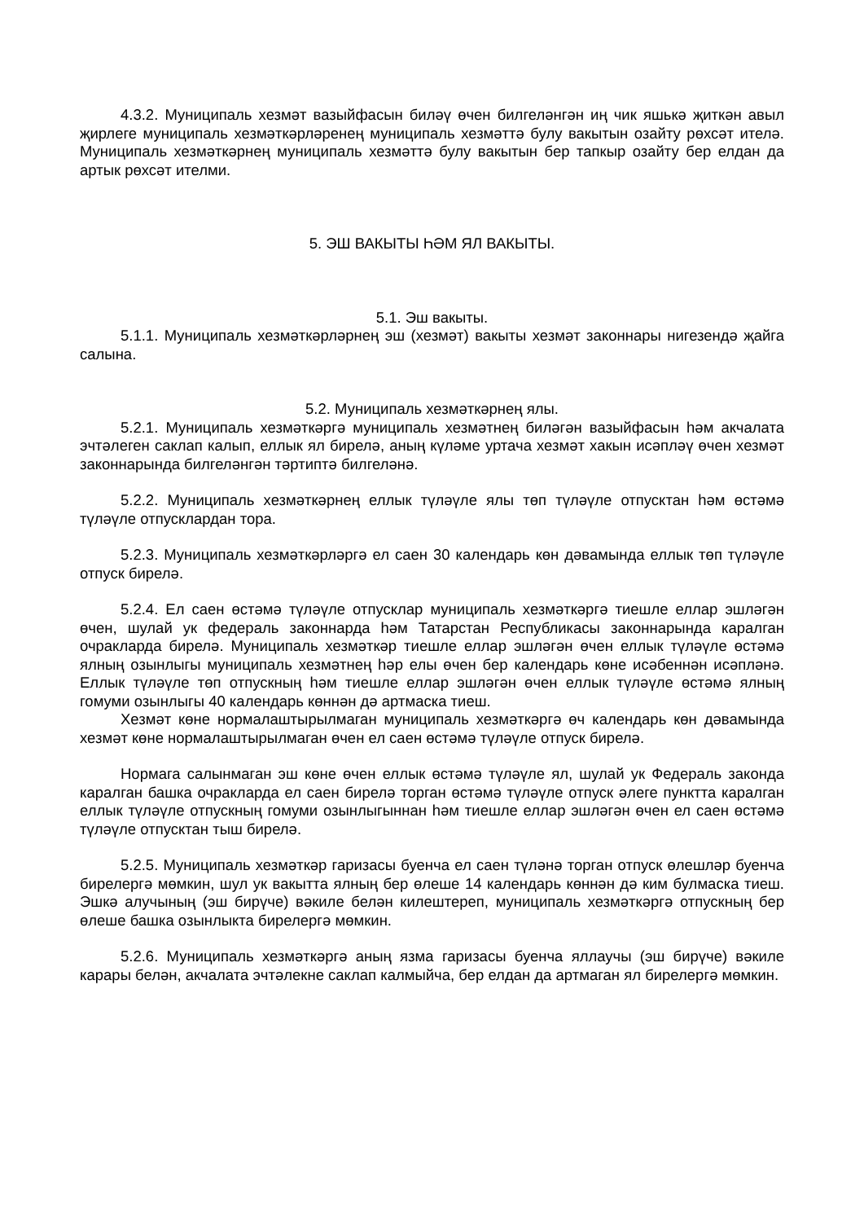4.3.2. Муниципаль хезмәт вазыйфасын биләү өчен билгеләнгән иң чик яшькә җиткән авыл җирлеге муниципаль хезмәткәрләренең муниципаль хезмәттә булу вакытын озайту рөхсәт ителә. Муниципаль хезмәткәрнең муниципаль хезмәттә булу вакытын бер тапкыр озайту бер елдан да артык рөхсәт ителми.
5. ЭШ ВАКЫТЫ ҺӘМ ЯЛ ВАКЫТЫ.
5.1. Эш вакыты.
5.1.1. Муниципаль хезмәткәрләрнең эш (хезмәт) вакыты хезмәт законнары нигезендә җайга салына.
5.2. Муниципаль хезмәткәрнең ялы.
5.2.1. Муниципаль хезмәткәргә муниципаль хезмәтнең биләгән вазыйфасын һәм акчалата эчтәлеген саклап калып, еллык ял бирелә, аның күләме уртача хезмәт хакын исәпләү өчен хезмәт законнарында билгеләнгән тәртиптә билгеләнә.
5.2.2. Муниципаль хезмәткәрнең еллык түләүле ялы төп түләүле отпусктан һәм өстәмә түләүле отпусклардан тора.
5.2.3. Муниципаль хезмәткәрләргә ел саен 30 календарь көн дәвамында еллык төп түләүле отпуск бирелә.
5.2.4. Ел саен өстәмә түләүле отпусклар муниципаль хезмәткәргә тиешле еллар эшләгән өчен, шулай ук федераль законнарда һәм Татарстан Республикасы законнарында каралган очракларда бирелә. Муниципаль хезмәткәр тиешле еллар эшләгән өчен еллык түләүле өстәмә ялның озынлыгы муниципаль хезмәтнең һәр елы өчен бер календарь көне исәбеннән исәпләнә. Еллык түләүле төп отпускның һәм тиешле еллар эшләгән өчен еллык түләүле өстәмә ялның гомуми озынлыгы 40 календарь көннән дә артмаска тиеш.
Хезмәт көне нормалаштырылмаган муниципаль хезмәткәргә өч календарь көн дәвамында хезмәт көне нормалаштырылмаган өчен ел саен өстәмә түләүле отпуск бирелә.
Нормага салынмаган эш көне өчен еллык өстәмә түләүле ял, шулай ук Федераль законда каралган башка очракларда ел саен бирелә торган өстәмә түләүле отпуск әлеге пунктта каралган еллык түләүле отпускның гомуми озынлыгыннан һәм тиешле еллар эшләгән өчен ел саен өстәмә түләүле отпусктан тыш бирелә.
5.2.5. Муниципаль хезмәткәр гаризасы буенча ел саен түләнә торган отпуск өлешләр буенча бирелергә мөмкин, шул ук вакытта ялның бер өлеше 14 календарь көннән дә ким булмаска тиеш. Эшкә алучының (эш бирүче) вәкиле белән килештереп, муниципаль хезмәткәргә отпускның бер өлеше башка озынлыкта бирелергә мөмкин.
5.2.6. Муниципаль хезмәткәргә аның язма гаризасы буенча яллаучы (эш бирүче) вәкиле карары белән, акчалата эчтәлекне саклап калмыйча, бер елдан да артмаган ял бирелергә мөмкин.